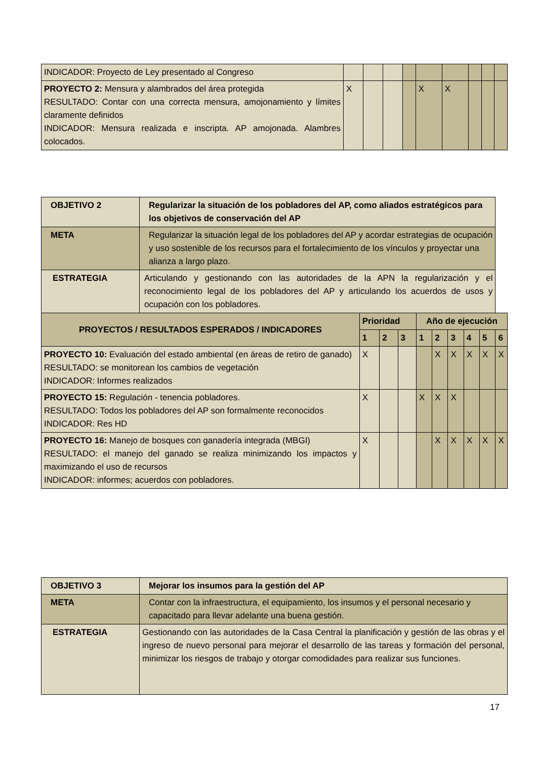| INDICADOR: Proyecto de Ley presentado al Congreso | | | | | | | | | |
| PROYECTO 2: Mensura y alambrados del área protegida RESULTADO: Contar con una correcta mensura, amojonamiento y límites claramente definidos INDICADOR: Mensura realizada e inscripta. AP amojonada. Alambres colocados. | X | | | | X | X | | | |
| OBJETIVO 2 | Regularizar la situación de los pobladores del AP, como aliados estratégicos para los objetivos de conservación del AP | | | | | | | | | |
| --- | --- | --- | --- | --- | --- | --- | --- | --- | --- | --- |
| META | Regularizar la situación legal de los pobladores del AP y acordar estrategias de ocupación y uso sostenible de los recursos para el fortalecimiento de los vínculos y proyectar una alianza a largo plazo. | | | | | | | | | |
| ESTRATEGIA | Articulando y gestionando con las autoridades de la APN la regularización y el reconocimiento legal de los pobladores del AP y articulando los acuerdos de usos y ocupación con los pobladores. | | | | | | | | | |
| PROYECTOS / RESULTADOS ESPERADOS / INDICADORES | | Prioridad | | | Año de ejecución | | | | | |
| | | 1 | 2 | 3 | 1 | 2 | 3 | 4 | 5 | 6 |
| PROYECTO 10: Evaluación del estado ambiental (en áreas de retiro de ganado) RESULTADO: se monitorean los cambios de vegetación INDICADOR: Informes realizados | | X | | | | X | X | X | X | X |
| PROYECTO 15: Regulación - tenencia pobladores. RESULTADO: Todos los pobladores del AP son formalmente reconocidos INDICADOR: Res HD | | X | | | X | X | X | | | |
| PROYECTO 16: Manejo de bosques con ganadería integrada (MBGI) RESULTADO: el manejo del ganado se realiza minimizando los impactos y maximizando el uso de recursos INDICADOR: informes; acuerdos con pobladores. | | X | | | | X | X | X | X | X |
| OBJETIVO 3 | Mejorar los insumos para la gestión del AP |
| --- | --- |
| META | Contar con la infraestructura, el equipamiento, los insumos y el personal necesario y capacitado para llevar adelante una buena gestión. |
| ESTRATEGIA | Gestionando con las autoridades de la Casa Central la planificación y gestión de las obras y el ingreso de nuevo personal para mejorar el desarrollo de las tareas y formación del personal, minimizar los riesgos de trabajo y otorgar comodidades para realizar sus funciones. |
17